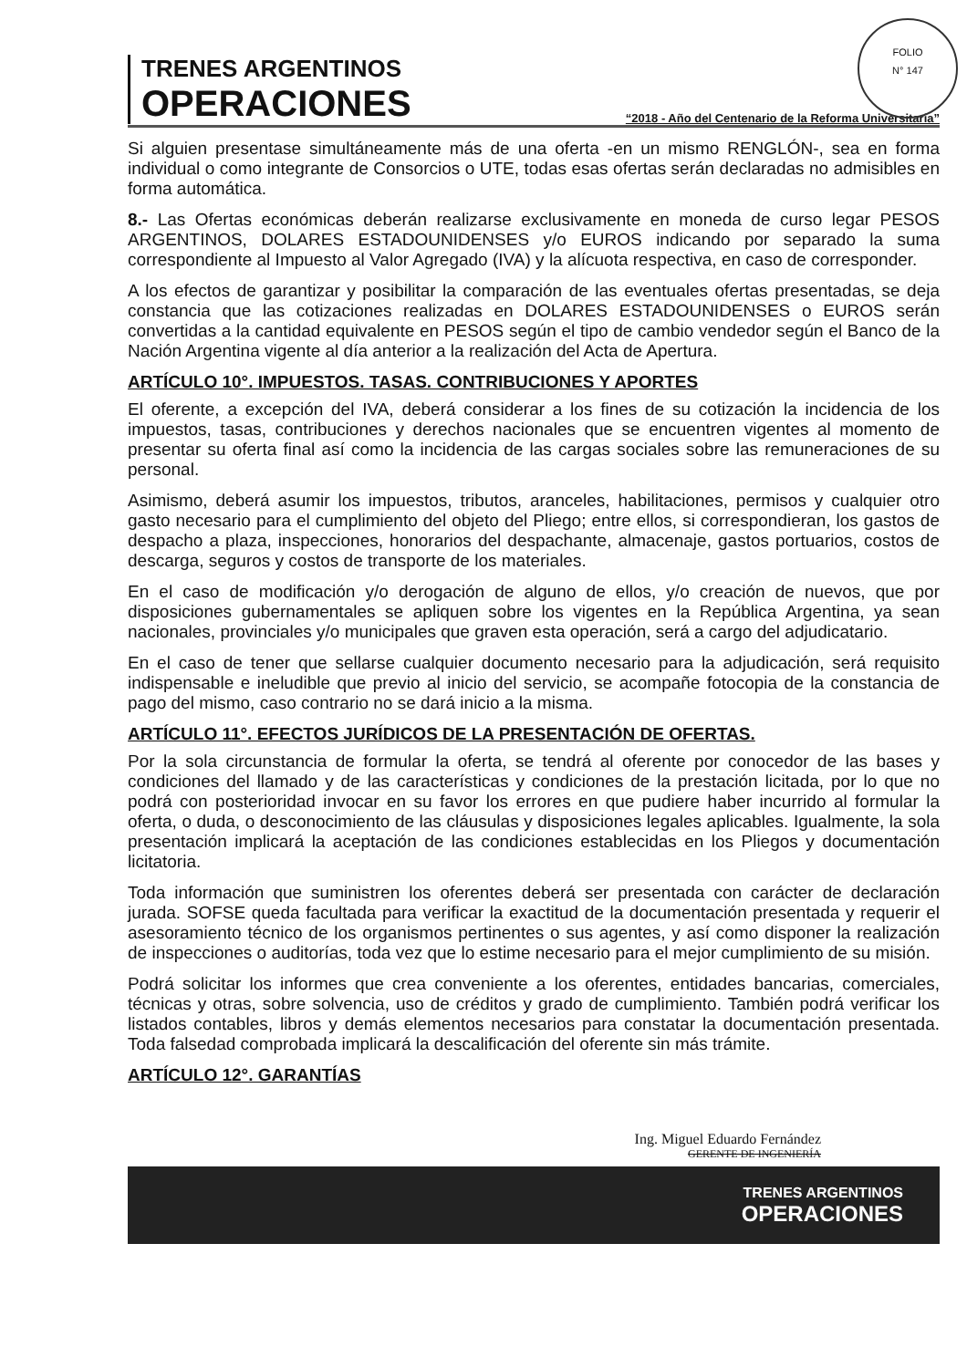FOLIO
N° 147
TRENES ARGENTINOS
OPERACIONES
“2018 - Año del Centenario de la Reforma Universitaria”
Si alguien presentase simultáneamente más de una oferta -en un mismo RENGLÓN-, sea en forma individual o como integrante de Consorcios o UTE, todas esas ofertas serán declaradas no admisibles en forma automática.
8.- Las Ofertas económicas deberán realizarse exclusivamente en moneda de curso legar PESOS ARGENTINOS, DOLARES ESTADOUNIDENSES y/o EUROS indicando por separado la suma correspondiente al Impuesto al Valor Agregado (IVA) y la alícuota respectiva, en caso de corresponder.
A los efectos de garantizar y posibilitar la comparación de las eventuales ofertas presentadas, se deja constancia que las cotizaciones realizadas en DOLARES ESTADOUNIDENSES o EUROS serán convertidas a la cantidad equivalente en PESOS según el tipo de cambio vendedor según el Banco de la Nación Argentina vigente al día anterior a la realización del Acta de Apertura.
ARTÍCULO 10°. IMPUESTOS. TASAS. CONTRIBUCIONES Y APORTES
El oferente, a excepción del IVA, deberá considerar a los fines de su cotización la incidencia de los impuestos, tasas, contribuciones y derechos nacionales que se encuentren vigentes al momento de presentar su oferta final así como la incidencia de las cargas sociales sobre las remuneraciones de su personal.
Asimismo, deberá asumir los impuestos, tributos, aranceles, habilitaciones, permisos y cualquier otro gasto necesario para el cumplimiento del objeto del Pliego; entre ellos, si correspondieran, los gastos de despacho a plaza, inspecciones, honorarios del despachante, almacenaje, gastos portuarios, costos de descarga, seguros y costos de transporte de los materiales.
En el caso de modificación y/o derogación de alguno de ellos, y/o creación de nuevos, que por disposiciones gubernamentales se apliquen sobre los vigentes en la República Argentina, ya sean nacionales, provinciales y/o municipales que graven esta operación, será a cargo del adjudicatario.
En el caso de tener que sellarse cualquier documento necesario para la adjudicación, será requisito indispensable e ineludible que previo al inicio del servicio, se acompañe fotocopia de la constancia de pago del mismo, caso contrario no se dará inicio a la misma.
ARTÍCULO 11°. EFECTOS JURÍDICOS DE LA PRESENTACIÓN DE OFERTAS.
Por la sola circunstancia de formular la oferta, se tendrá al oferente por conocedor de las bases y condiciones del llamado y de las características y condiciones de la prestación licitada, por lo que no podrá con posterioridad invocar en su favor los errores en que pudiere haber incurrido al formular la oferta, o duda, o desconocimiento de las cláusulas y disposiciones legales aplicables. Igualmente, la sola presentación implicará la aceptación de las condiciones establecidas en los Pliegos y documentación licitatoria.
Toda información que suministren los oferentes deberá ser presentada con carácter de declaración jurada. SOFSE queda facultada para verificar la exactitud de la documentación presentada y requerir el asesoramiento técnico de los organismos pertinentes o sus agentes, y así como disponer la realización de inspecciones o auditorías, toda vez que lo estime necesario para el mejor cumplimiento de su misión.
Podrá solicitar los informes que crea conveniente a los oferentes, entidades bancarias, comerciales, técnicas y otras, sobre solvencia, uso de créditos y grado de cumplimiento. También podrá verificar los listados contables, libros y demás elementos necesarios para constatar la documentación presentada. Toda falsedad comprobada implicará la descalificación del oferente sin más trámite.
ARTÍCULO 12°. GARANTÍAS
Ing. Miguel Eduardo Fernández
GERENTE DE INGENIERÍA
TRENES ARGENTINOS
OPERACIONES